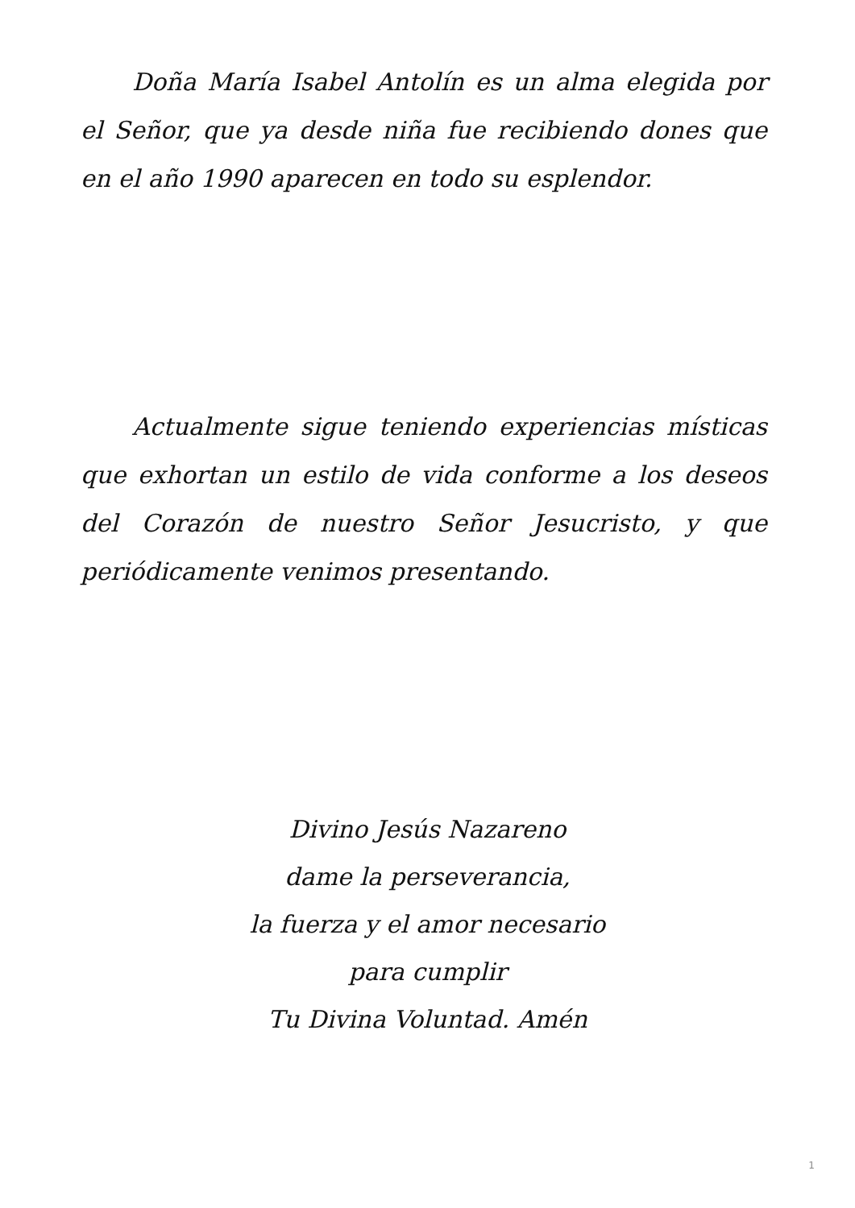Doña María Isabel Antolín es un alma elegida por el Señor, que ya desde niña fue recibiendo dones que en el año 1990 aparecen en todo su esplendor.
Actualmente sigue teniendo experiencias místicas que exhortan un estilo de vida conforme a los deseos del Corazón de nuestro Señor Jesucristo, y que periódicamente venimos presentando.
Divino Jesús Nazareno
dame la perseverancia,
la fuerza y el amor necesario
para cumplir
Tu Divina Voluntad. Amén
1